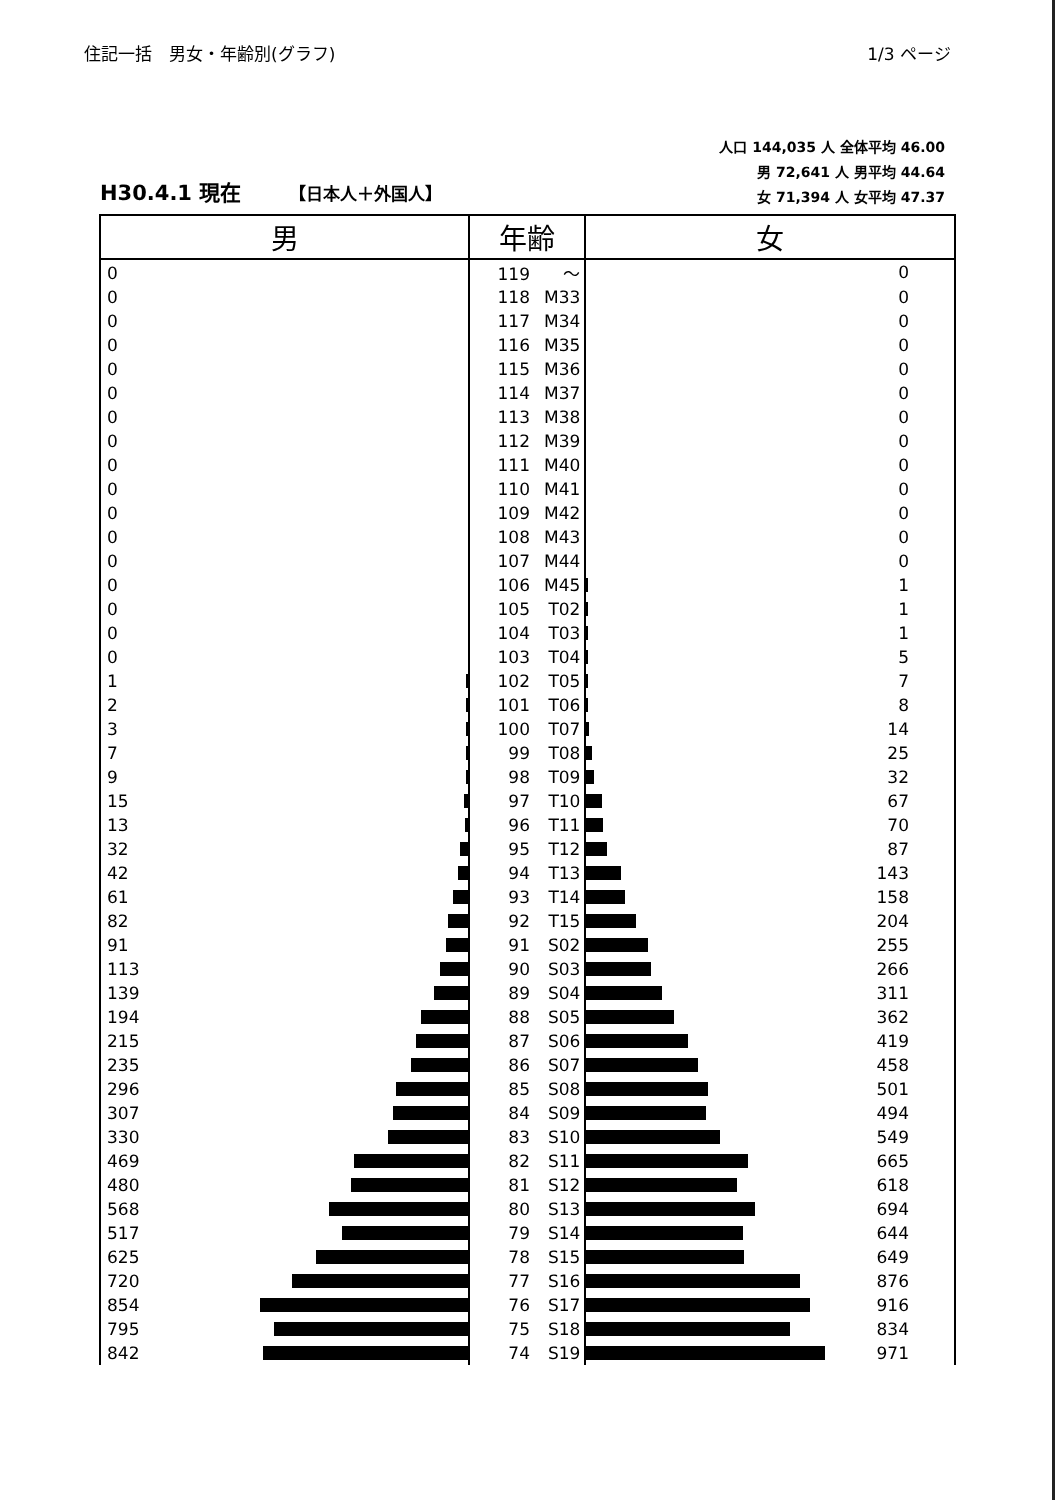住記一括　男女・年齢別(グラフ) 1/3 ページ
H30.4.1 現在 【日本人＋外国人】
人口 144,035 人 全体平均 46.00
男 72,641 人 男平均 44.64
女 71,394 人 女平均 47.37
| 男 | 年齢 | 女 |
| --- | --- | --- |
| 0 | 119 ～ | 0 |
| 0 | 118 M33 | 0 |
| 0 | 117 M34 | 0 |
| 0 | 116 M35 | 0 |
| 0 | 115 M36 | 0 |
| 0 | 114 M37 | 0 |
| 0 | 113 M38 | 0 |
| 0 | 112 M39 | 0 |
| 0 | 111 M40 | 0 |
| 0 | 110 M41 | 0 |
| 0 | 109 M42 | 0 |
| 0 | 108 M43 | 0 |
| 0 | 107 M44 | 0 |
| 0 | 106 M45 | 1 |
| 0 | 105 T02 | 1 |
| 0 | 104 T03 | 1 |
| 0 | 103 T04 | 5 |
| 1 | 102 T05 | 7 |
| 2 | 101 T06 | 8 |
| 3 | 100 T07 | 14 |
| 7 | 99 T08 | 25 |
| 9 | 98 T09 | 32 |
| 15 | 97 T10 | 67 |
| 13 | 96 T11 | 70 |
| 32 | 95 T12 | 87 |
| 42 | 94 T13 | 143 |
| 61 | 93 T14 | 158 |
| 82 | 92 T15 | 204 |
| 91 | 91 S02 | 255 |
| 113 | 90 S03 | 266 |
| 139 | 89 S04 | 311 |
| 194 | 88 S05 | 362 |
| 215 | 87 S06 | 419 |
| 235 | 86 S07 | 458 |
| 296 | 85 S08 | 501 |
| 307 | 84 S09 | 494 |
| 330 | 83 S10 | 549 |
| 469 | 82 S11 | 665 |
| 480 | 81 S12 | 618 |
| 568 | 80 S13 | 694 |
| 517 | 79 S14 | 644 |
| 625 | 78 S15 | 649 |
| 720 | 77 S16 | 876 |
| 854 | 76 S17 | 916 |
| 795 | 75 S18 | 834 |
| 842 | 74 S19 | 971 |